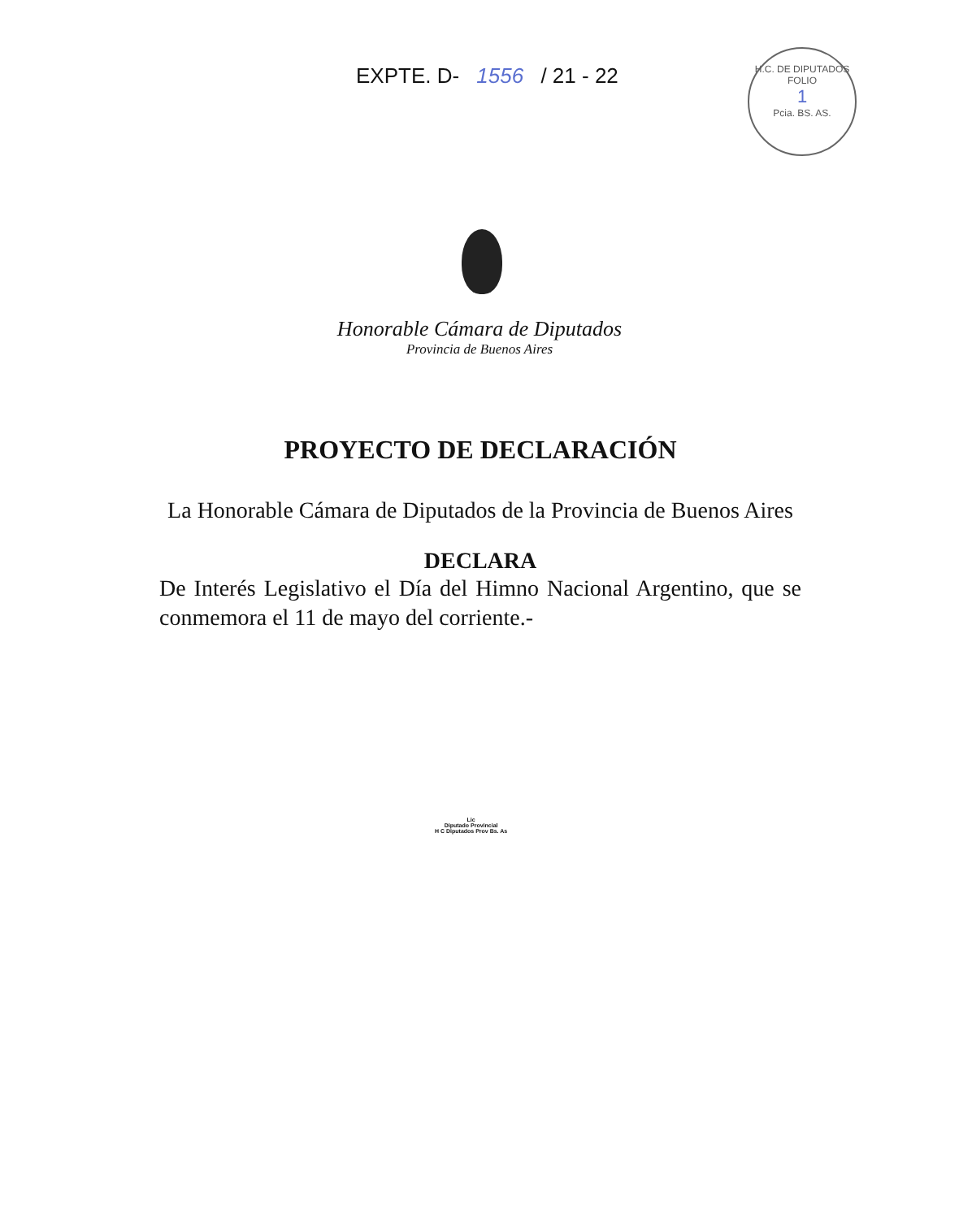EXPTE. D- 1556 / 21 - 22
H.C. DE DIPUTADOS
FOLIO
1
Pcia. BS. AS.
Honorable Cámara de Diputados
Provincia de Buenos Aires
PROYECTO DE DECLARACIÓN
La Honorable Cámara de Diputados de la Provincia de Buenos Aires
DECLARA
De Interés Legislativo el Día del Himno Nacional Argentino, que se conmemora el 11 de mayo del corriente.-
Lic
Diputado Provincial
H C Diputados Prov Bs. As